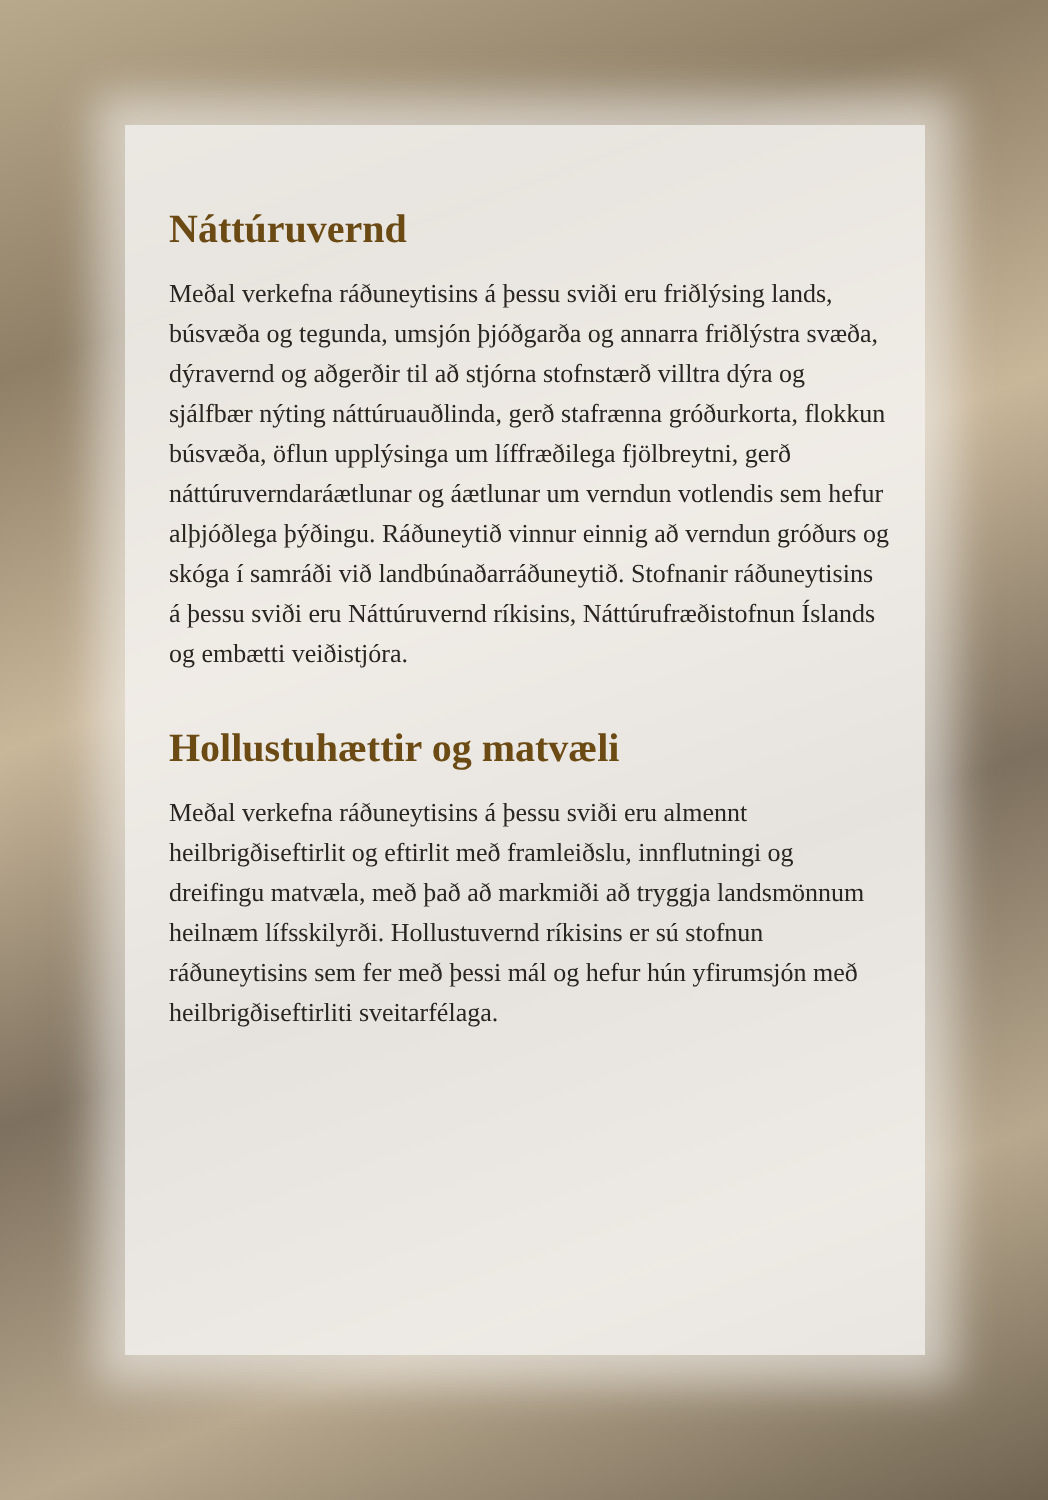Náttúruvernd
Meðal verkefna ráðuneytisins á þessu sviði eru friðlýsing lands, búsvæða og tegunda, umsjón þjóðgarða og annarra friðlýstra svæða, dýravernd og aðgerðir til að stjórna stofnstærð villtra dýra og sjálfbær nýting náttúruauðlinda, gerð stafrænna gróðurkorta, flokkun búsvæða, öflun upplýsinga um líffræðilega fjölbreytni, gerð náttúruverndaráætlunar og áætlunar um verndun votlendis sem hefur alþjóðlega þýðingu. Ráðuneytið vinnur einnig að verndun gróðurs og skóga í samráði við landbúnaðarráðuneytið. Stofnanir ráðuneytisins á þessu sviði eru Náttúruvernd ríkisins, Náttúrufræðistofnun Íslands og embætti veiðistjóra.
Hollustuhættir og matvæli
Meðal verkefna ráðuneytisins á þessu sviði eru almennt heilbrigðiseftirlit og eftirlit með framleiðslu, innflutningi og dreifingu matvæla, með það að markmiði að tryggja landsmönnum heilnæm lífsskilyrði. Hollustuvernd ríkisins er sú stofnun ráðuneytisins sem fer með þessi mál og hefur hún yfirumsjón með heilbrigðiseftirliti sveitarfélaga.